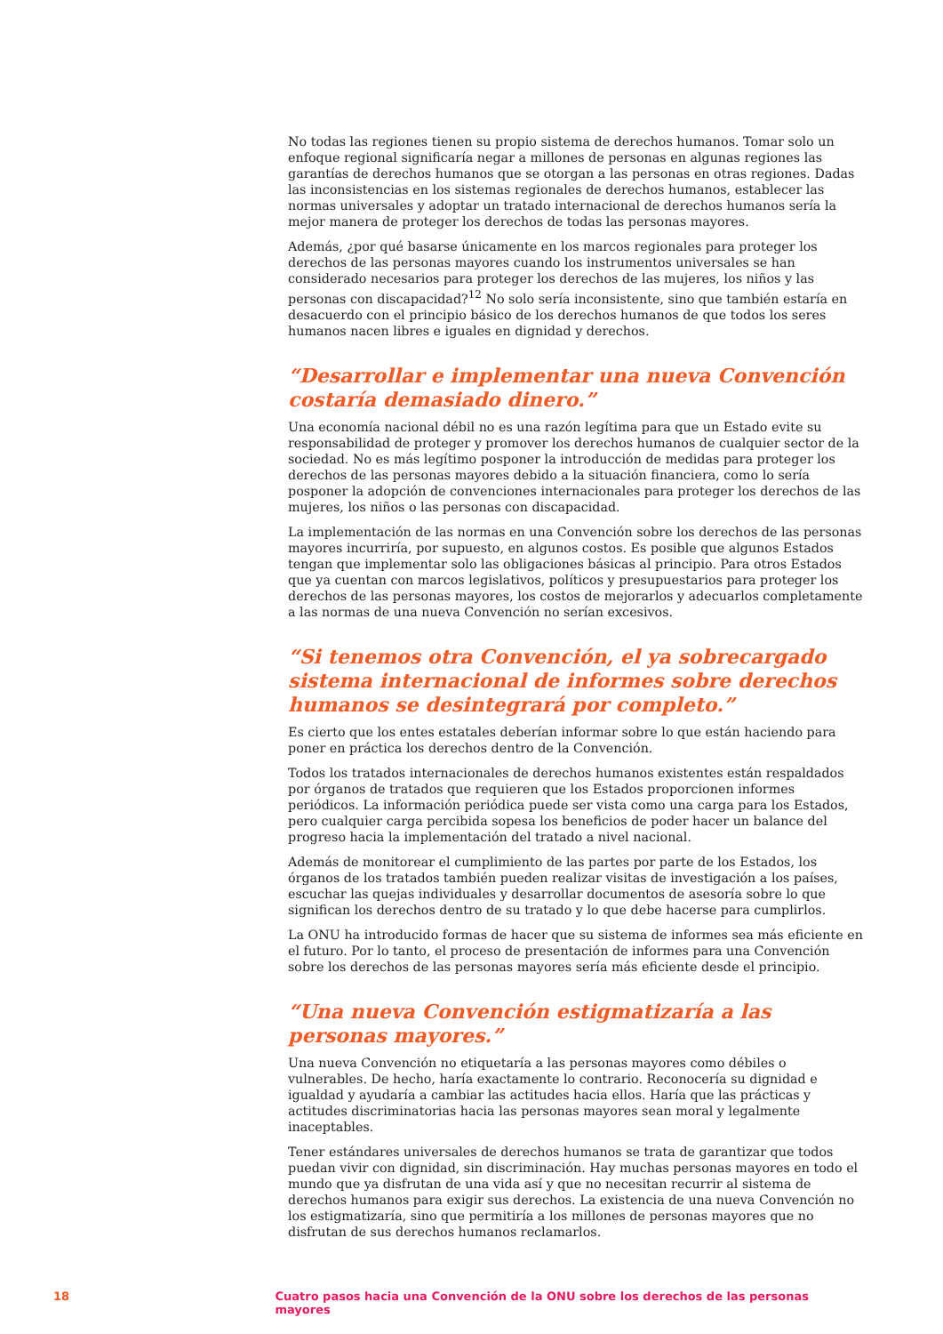No todas las regiones tienen su propio sistema de derechos humanos. Tomar solo un enfoque regional significaría negar a millones de personas en algunas regiones las garantías de derechos humanos que se otorgan a las personas en otras regiones. Dadas las inconsistencias en los sistemas regionales de derechos humanos, establecer las normas universales y adoptar un tratado internacional de derechos humanos sería la mejor manera de proteger los derechos de todas las personas mayores.
Además, ¿por qué basarse únicamente en los marcos regionales para proteger los derechos de las personas mayores cuando los instrumentos universales se han considerado necesarios para proteger los derechos de las mujeres, los niños y las personas con discapacidad?<sup>12</sup> No solo sería inconsistente, sino que también estaría en desacuerdo con el principio básico de los derechos humanos de que todos los seres humanos nacen libres e iguales en dignidad y derechos.
“Desarrollar e implementar una nueva Convención costaría demasiado dinero.”
Una economía nacional débil no es una razón legítima para que un Estado evite su responsabilidad de proteger y promover los derechos humanos de cualquier sector de la sociedad. No es más legítimo posponer la introducción de medidas para proteger los derechos de las personas mayores debido a la situación financiera, como lo sería posponer la adopción de convenciones internacionales para proteger los derechos de las mujeres, los niños o las personas con discapacidad.
La implementación de las normas en una Convención sobre los derechos de las personas mayores incurriría, por supuesto, en algunos costos. Es posible que algunos Estados tengan que implementar solo las obligaciones básicas al principio. Para otros Estados que ya cuentan con marcos legislativos, políticos y presupuestarios para proteger los derechos de las personas mayores, los costos de mejorarlos y adecuarlos completamente a las normas de una nueva Convención no serían excesivos.
“Si tenemos otra Convención, el ya sobrecargado sistema internacional de informes sobre derechos humanos se desintegrará por completo.”
Es cierto que los entes estatales deberían informar sobre lo que están haciendo para poner en práctica los derechos dentro de la Convención.
Todos los tratados internacionales de derechos humanos existentes están respaldados por órganos de tratados que requieren que los Estados proporcionen informes periódicos. La información periódica puede ser vista como una carga para los Estados, pero cualquier carga percibida sopesa los beneficios de poder hacer un balance del progreso hacia la implementación del tratado a nivel nacional.
Además de monitorear el cumplimiento de las partes por parte de los Estados, los órganos de los tratados también pueden realizar visitas de investigación a los países, escuchar las quejas individuales y desarrollar documentos de asesoría sobre lo que significan los derechos dentro de su tratado y lo que debe hacerse para cumplirlos.
La ONU ha introducido formas de hacer que su sistema de informes sea más eficiente en el futuro. Por lo tanto, el proceso de presentación de informes para una Convención sobre los derechos de las personas mayores sería más eficiente desde el principio.
“Una nueva Convención estigmatizaría a las personas mayores.”
Una nueva Convención no etiquetaría a las personas mayores como débiles o vulnerables. De hecho, haría exactamente lo contrario. Reconocería su dignidad e igualdad y ayudaría a cambiar las actitudes hacia ellos. Haría que las prácticas y actitudes discriminatorias hacia las personas mayores sean moral y legalmente inaceptables.
Tener estándares universales de derechos humanos se trata de garantizar que todos puedan vivir con dignidad, sin discriminación. Hay muchas personas mayores en todo el mundo que ya disfrutan de una vida así y que no necesitan recurrir al sistema de derechos humanos para exigir sus derechos. La existencia de una nueva Convención no los estigmatizaría, sino que permitiría a los millones de personas mayores que no disfrutan de sus derechos humanos reclamarlos.
18 Cuatro pasos hacia una Convención de la ONU sobre los derechos de las personas mayores